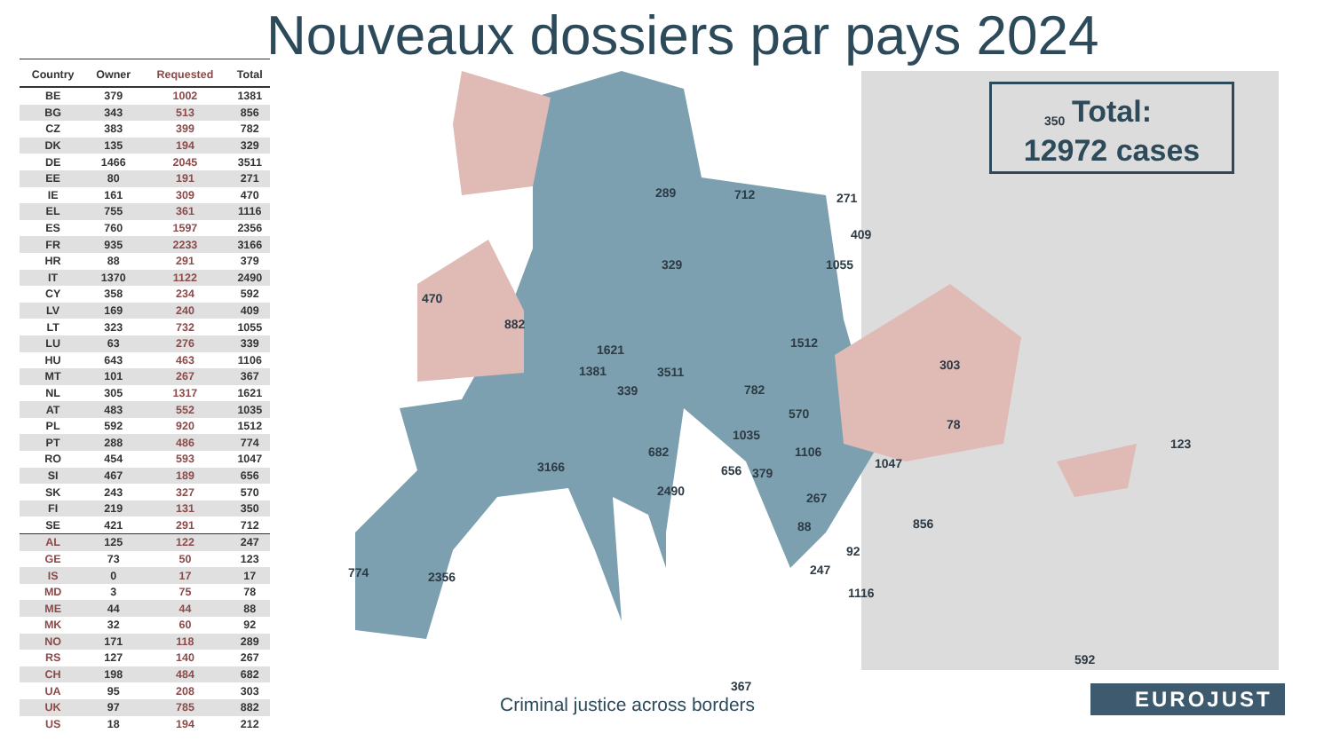Nouveaux dossiers par pays 2024
| Country | Owner | Requested | Total |
| --- | --- | --- | --- |
| BE | 379 | 1002 | 1381 |
| BG | 343 | 513 | 856 |
| CZ | 383 | 399 | 782 |
| DK | 135 | 194 | 329 |
| DE | 1466 | 2045 | 3511 |
| EE | 80 | 191 | 271 |
| IE | 161 | 309 | 470 |
| EL | 755 | 361 | 1116 |
| ES | 760 | 1597 | 2356 |
| FR | 935 | 2233 | 3166 |
| HR | 88 | 291 | 379 |
| IT | 1370 | 1122 | 2490 |
| CY | 358 | 234 | 592 |
| LV | 169 | 240 | 409 |
| LT | 323 | 732 | 1055 |
| LU | 63 | 276 | 339 |
| HU | 643 | 463 | 1106 |
| MT | 101 | 267 | 367 |
| NL | 305 | 1317 | 1621 |
| AT | 483 | 552 | 1035 |
| PL | 592 | 920 | 1512 |
| PT | 288 | 486 | 774 |
| RO | 454 | 593 | 1047 |
| SI | 467 | 189 | 656 |
| SK | 243 | 327 | 570 |
| FI | 219 | 131 | 350 |
| SE | 421 | 291 | 712 |
| AL | 125 | 122 | 247 |
| GE | 73 | 50 | 123 |
| IS | 0 | 17 | 17 |
| MD | 3 | 75 | 78 |
| ME | 44 | 44 | 88 |
| MK | 32 | 60 | 92 |
| NO | 171 | 118 | 289 |
| RS | 127 | 140 | 267 |
| CH | 198 | 484 | 682 |
| UA | 95 | 208 | 303 |
| UK | 97 | 785 | 882 |
| US | 18 | 194 | 212 |
350
289 712 271
409
1055
329
470
882
1512
303
1621
1381 3511
339 782
570
78
1035
682 1106
123
3166 1047
656 379
2490 267
856
88
92
247
774 2356
1116
592
367
Total:
12972 cases
Criminal justice across borders
EUROJUST